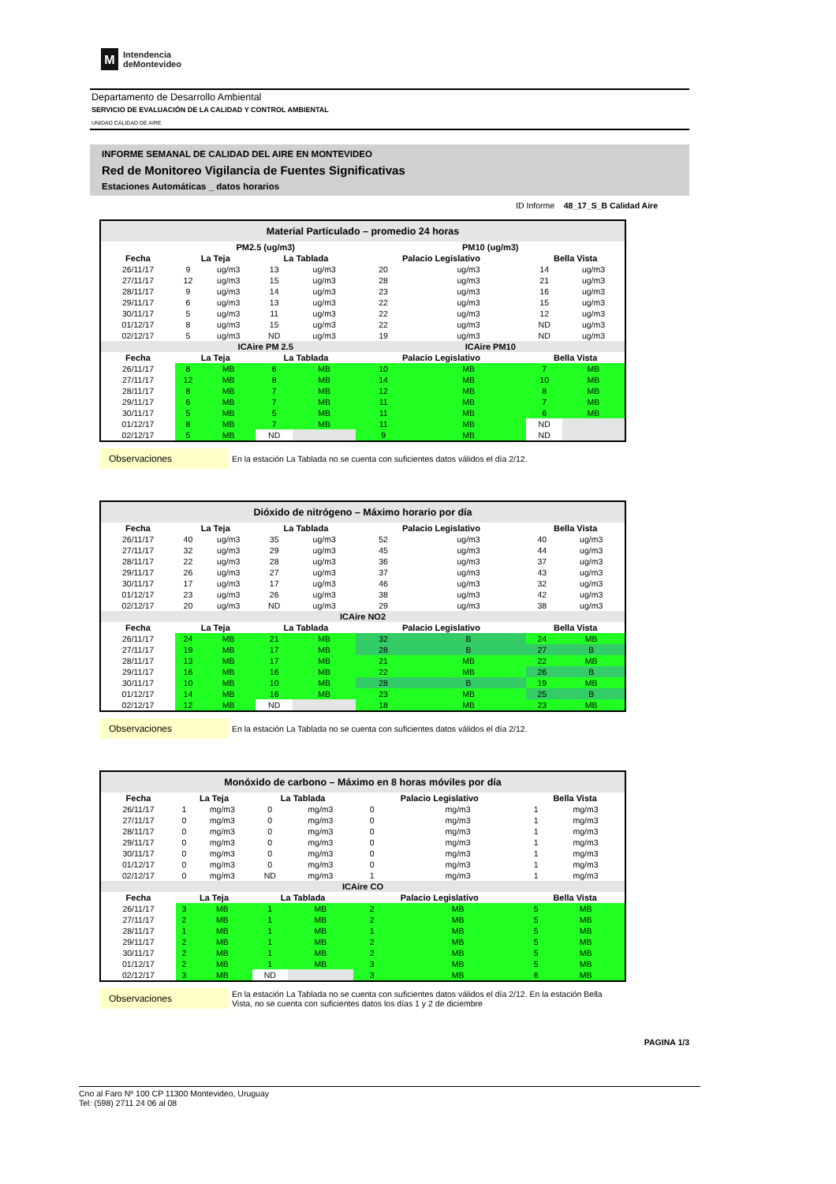M
Intendencia
deMontevideo
Departamento de Desarrollo Ambiental
SERVICIO DE EVALUACIÓN DE LA CALIDAD Y CONTROL AMBIENTAL
UNIDAD CALIDAD DE AIRE
INFORME SEMANAL DE CALIDAD DEL AIRE EN MONTEVIDEO
Red de Monitoreo Vigilancia de Fuentes Significativas
Estaciones Automáticas _ datos horarios
ID Informe 48_17_S_B Calidad Aire
Material Particulado – promedio 24 horas
| | PM2.5 (ug/m3) | | | | PM10 (ug/m3) | | | |
| --- | --- | --- | --- | --- | --- | --- | --- | --- |
| Fecha | La Teja | | La Tablada | | Palacio Legislativo | | Bella Vista | |
| 26/11/17 | 9 | ug/m3 | 13 | ug/m3 | 20 | ug/m3 | 14 | ug/m3 |
| 27/11/17 | 12 | ug/m3 | 15 | ug/m3 | 28 | ug/m3 | 21 | ug/m3 |
| 28/11/17 | 9 | ug/m3 | 14 | ug/m3 | 23 | ug/m3 | 16 | ug/m3 |
| 29/11/17 | 6 | ug/m3 | 13 | ug/m3 | 22 | ug/m3 | 15 | ug/m3 |
| 30/11/17 | 5 | ug/m3 | 11 | ug/m3 | 22 | ug/m3 | 12 | ug/m3 |
| 01/12/17 | 8 | ug/m3 | 15 | ug/m3 | 22 | ug/m3 | ND | ug/m3 |
| 02/12/17 | 5 | ug/m3 | ND | ug/m3 | 19 | ug/m3 | ND | ug/m3 |
| | ICAire PM 2.5 | | | | ICAire PM10 | | | |
| Fecha | La Teja | | La Tablada | | Palacio Legislativo | | Bella Vista | |
| 26/11/17 | 8 | MB | 6 | MB | 10 | MB | 7 | MB |
| 27/11/17 | 12 | MB | 8 | MB | 14 | MB | 10 | MB |
| 28/11/17 | 8 | MB | 7 | MB | 12 | MB | 8 | MB |
| 29/11/17 | 6 | MB | 7 | MB | 11 | MB | 7 | MB |
| 30/11/17 | 5 | MB | 5 | MB | 11 | MB | 6 | MB |
| 01/12/17 | 8 | MB | 7 | MB | 11 | MB | ND | |
| 02/12/17 | 5 | MB | ND | | 9 | MB | ND | |
Observaciones
En la estación La Tablada no se cuenta con suficientes datos válidos el día 2/12.
Dióxido de nitrógeno – Máximo horario por día
| Fecha | La Teja | | La Tablada | | Palacio Legislativo | | Bella Vista | |
| --- | --- | --- | --- | --- | --- | --- | --- | --- |
| 26/11/17 | 40 | ug/m3 | 35 | ug/m3 | 52 | ug/m3 | 40 | ug/m3 |
| 27/11/17 | 32 | ug/m3 | 29 | ug/m3 | 45 | ug/m3 | 44 | ug/m3 |
| 28/11/17 | 22 | ug/m3 | 28 | ug/m3 | 36 | ug/m3 | 37 | ug/m3 |
| 29/11/17 | 26 | ug/m3 | 27 | ug/m3 | 37 | ug/m3 | 43 | ug/m3 |
| 30/11/17 | 17 | ug/m3 | 17 | ug/m3 | 46 | ug/m3 | 32 | ug/m3 |
| 01/12/17 | 23 | ug/m3 | 26 | ug/m3 | 38 | ug/m3 | 42 | ug/m3 |
| 02/12/17 | 20 | ug/m3 | ND | ug/m3 | 29 | ug/m3 | 38 | ug/m3 |
| ICAire NO2 | | | | | | | | |
| Fecha | La Teja | | La Tablada | | Palacio Legislativo | | Bella Vista | |
| 26/11/17 | 24 | MB | 21 | MB | 32 | B | 24 | MB |
| 27/11/17 | 19 | MB | 17 | MB | 28 | B | 27 | B |
| 28/11/17 | 13 | MB | 17 | MB | 21 | MB | 22 | MB |
| 29/11/17 | 16 | MB | 16 | MB | 22 | MB | 26 | B |
| 30/11/17 | 10 | MB | 10 | MB | 28 | B | 19 | MB |
| 01/12/17 | 14 | MB | 16 | MB | 23 | MB | 25 | B |
| 02/12/17 | 12 | MB | ND | | 18 | MB | 23 | MB |
Observaciones
En la estación La Tablada no se cuenta con suficientes datos válidos el día 2/12.
Monóxido de carbono – Máximo en 8 horas móviles por día
| Fecha | La Teja | | La Tablada | | Palacio Legislativo | | Bella Vista | |
| --- | --- | --- | --- | --- | --- | --- | --- | --- |
| 26/11/17 | 1 | mg/m3 | 0 | mg/m3 | 0 | mg/m3 | 1 | mg/m3 |
| 27/11/17 | 0 | mg/m3 | 0 | mg/m3 | 0 | mg/m3 | 1 | mg/m3 |
| 28/11/17 | 0 | mg/m3 | 0 | mg/m3 | 0 | mg/m3 | 1 | mg/m3 |
| 29/11/17 | 0 | mg/m3 | 0 | mg/m3 | 0 | mg/m3 | 1 | mg/m3 |
| 30/11/17 | 0 | mg/m3 | 0 | mg/m3 | 0 | mg/m3 | 1 | mg/m3 |
| 01/12/17 | 0 | mg/m3 | 0 | mg/m3 | 0 | mg/m3 | 1 | mg/m3 |
| 02/12/17 | 0 | mg/m3 | ND | mg/m3 | 1 | mg/m3 | 1 | mg/m3 |
| ICAire CO | | | | | | | | |
| Fecha | La Teja | | La Tablada | | Palacio Legislativo | | Bella Vista | |
| 26/11/17 | 3 | MB | 1 | MB | 2 | MB | 5 | MB |
| 27/11/17 | 2 | MB | 1 | MB | 2 | MB | 5 | MB |
| 28/11/17 | 1 | MB | 1 | MB | 1 | MB | 5 | MB |
| 29/11/17 | 2 | MB | 1 | MB | 2 | MB | 5 | MB |
| 30/11/17 | 2 | MB | 1 | MB | 2 | MB | 5 | MB |
| 01/12/17 | 2 | MB | 1 | MB | 3 | MB | 5 | MB |
| 02/12/17 | 3 | MB | ND | | 3 | MB | 6 | MB |
Observaciones
En la estación La Tablada no se cuenta con suficientes datos válidos el día 2/12. En la estación Bella Vista, no se cuenta con suficientes datos los días 1 y 2 de diciembre
PAGINA 1/3
Cno al Faro Nº 100 CP 11300 Montevideo, Uruguay
Tel: (598) 2711 24 06 al 08